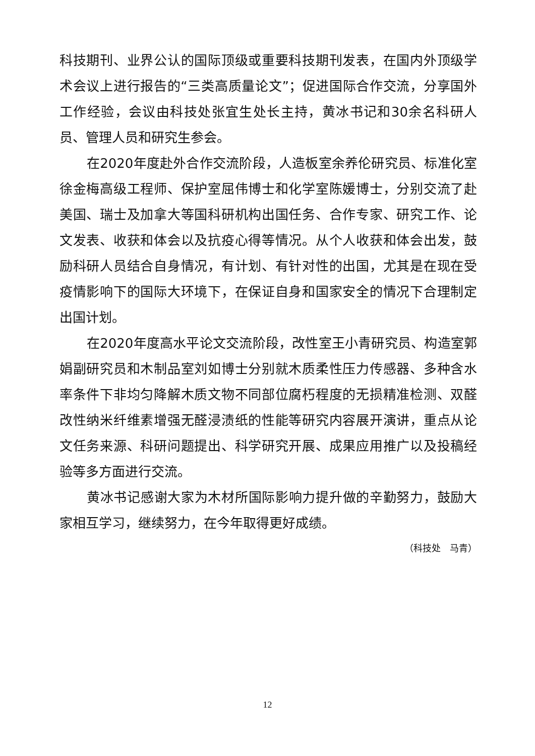科技期刊、业界公认的国际顶级或重要科技期刊发表，在国内外顶级学术会议上进行报告的“三类高质量论文”；促进国际合作交流，分享国外工作经验，会议由科技处张宜生处长主持，黄冰书记和30余名科研人员、管理人员和研究生参会。
在2020年度赴外合作交流阶段，人造板室余养伦研究员、标准化室徐金梅高级工程师、保护室屈伟博士和化学室陈媛博士，分别交流了赴美国、瑞士及加拿大等国科研机构出国任务、合作专家、研究工作、论文发表、收获和体会以及抗疫心得等情况。从个人收获和体会出发，鼓励科研人员结合自身情况，有计划、有针对性的出国，尤其是在现在受疫情影响下的国际大环境下，在保证自身和国家安全的情况下合理制定出国计划。
在2020年度高水平论文交流阶段，改性室王小青研究员、构造室郭娟副研究员和木制品室刘如博士分别就木质柔性压力传感器、多种含水率条件下非均匀降解木质文物不同部位腐朽程度的无损精准检测、双醛改性纳米纤维素增强无醛浸渍纸的性能等研究内容展开演讲，重点从论文任务来源、科研问题提出、科学研究开展、成果应用推广以及投稿经验等多方面进行交流。
黄冰书记感谢大家为木材所国际影响力提升做的辛勤努力，鼓励大家相互学习，继续努力，在今年取得更好成绩。
（科技处　马青）
12